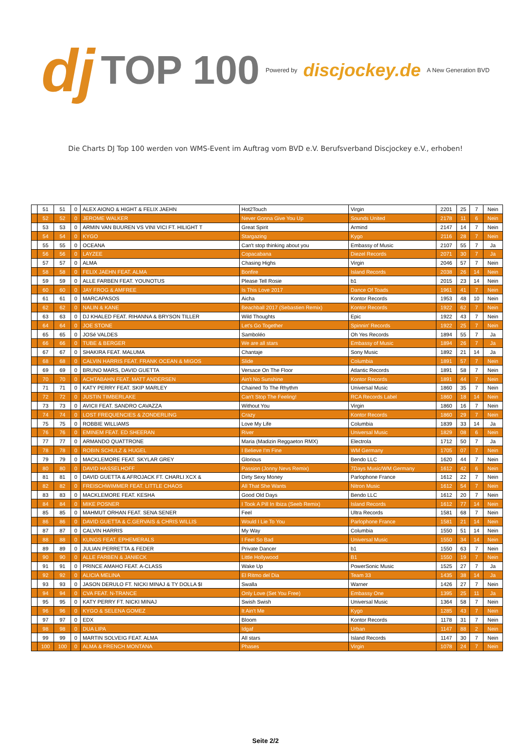dj TOP 100 Powered by discjockey.de A New Generation BVD
Die Charts DJ Top 100 werden von WMS-Event im Auftrag vom BVD e.V. Berufsverband Discjockey e.V., erhoben!
| | 51 | 51 | 0 | ALEX AIONO & HIGHT & FELIX JAEHN | Hot2Touch | Virgin | 2201 | 25 | 7 | Nein |
| | 52 | 52 | 0 | JEROME WALKER | Never Gonna Give You Up | Sounds United | 2178 | 11 | 6 | Nein |
| | 53 | 53 | 0 | ARMIN VAN BUUREN VS VINI VICI FT. HILIGHT T | Great Spirit | Armind | 2147 | 14 | 7 | Nein |
| | 54 | 54 | 0 | KYGO | Stargazing | Kygo | 2116 | 28 | 7 | Nein |
| | 55 | 55 | 0 | OCEANA | Can't stop thinking about you | Embassy of Music | 2107 | 55 | 7 | Ja |
| | 56 | 56 | 0 | LAYZEE | Copacabana | Diezel Records | 2071 | 30 | 7 | Ja |
| | 57 | 57 | 0 | ALMA | Chasing Highs | Virgin | 2046 | 57 | 7 | Nein |
| | 58 | 58 | 0 | FELIX JAEHN FEAT. ALMA | Bonfire | Island Records | 2038 | 26 | 14 | Nein |
| | 59 | 59 | 0 | ALLE FARBEN FEAT. YOUNOTUS | Please Tell Rosie | b1 | 2015 | 23 | 14 | Nein |
| | 60 | 60 | 0 | JAY FROG & AMFREE | Is This Love 2017 | Dance Of Toads | 1961 | 41 | 7 | Nein |
| | 61 | 61 | 0 | MARCAPASOS | Aicha | Kontor Records | 1953 | 48 | 10 | Nein |
| | 62 | 62 | 0 | NALIN & KANE | Beachball 2017 (Sebastien Remix) | Kontor Records | 1922 | 62 | 7 | Nein |
| | 63 | 63 | 0 | DJ KHALED FEAT. RIHANNA & BRYSON TILLER | Wild Thoughts | Epic | 1922 | 43 | 7 | Nein |
| | 64 | 64 | 0 | JOE STONE | Let's Go Together | Spinnin' Records | 1922 | 25 | 7 | Nein |
| | 65 | 65 | 0 | JOSé VALDES | Samboléo | Oh Yes Records | 1894 | 55 | 7 | Ja |
| | 66 | 66 | 0 | TUBE & BERGER | We are all stars | Embassy of Music | 1894 | 26 | 7 | Ja |
| | 67 | 67 | 0 | SHAKIRA FEAT. MALUMA | Chantaje | Sony Music | 1892 | 21 | 14 | Ja |
| | 68 | 68 | 0 | CALVIN HARRIS FEAT. FRANK OCEAN & MIGOS | Slide | Columbia | 1891 | 57 | 7 | Nein |
| | 69 | 69 | 0 | BRUNO MARS, DAVID GUETTA | Versace On The Floor | Atlantic Records | 1891 | 58 | 7 | Nein |
| | 70 | 70 | 0 | ACHTABAHN FEAT. MATT ANDERSEN | Ain't No Sunshine | Kontor Records | 1891 | 44 | 7 | Nein |
| | 71 | 71 | 0 | KATY PERRY FEAT. SKIP MARLEY | Chained To The Rhythm | Universal Music | 1860 | 35 | 7 | Nein |
| | 72 | 72 | 0 | JUSTIN TIMBERLAKE | Can't Stop The Feeling! | RCA Records Label | 1860 | 18 | 14 | Nein |
| | 73 | 73 | 0 | AVICII FEAT. SANDRO CAVAZZA | Without You | Virgin | 1860 | 16 | 7 | Nein |
| | 74 | 74 | 0 | LOST FREQUENCIES & ZONDERLING | Crazy | Kontor Records | 1860 | 29 | 7 | Nein |
| | 75 | 75 | 0 | ROBBIE WILLIAMS | Love My Life | Columbia | 1839 | 33 | 14 | Ja |
| | 76 | 76 | 0 | EMINEM FEAT. ED SHEERAN | River | Universal Music | 1829 | 08 | 6 | Nein |
| | 77 | 77 | 0 | ARMANDO QUATTRONE | Maria (Madizin Reggaeton RMX) | Electrola | 1712 | 50 | 7 | Ja |
| | 78 | 78 | 0 | ROBIN SCHULZ & HUGEL | I Believe I'm Fine | WM Germany | 1705 | 07 | 7 | Nein |
| | 79 | 79 | 0 | MACKLEMORE FEAT. SKYLAR GREY | Glorious | Bendo LLC | 1620 | 44 | 7 | Nein |
| | 80 | 80 | 0 | DAVID HASSELHOFF | Passion (Jonny Nevs Remix) | 7Days Music/WM Germany | 1612 | 42 | 6 | Nein |
| | 81 | 81 | 0 | DAVID GUETTA & AFROJACK FT. CHARLI XCX & | Dirty Sexy Money | Parlophone France | 1612 | 22 | 7 | Nein |
| | 82 | 82 | 0 | FREISCHWIMMER FEAT. LITTLE CHAOS | All That She Wants | Nitron Music | 1612 | 54 | 7 | Nein |
| | 83 | 83 | 0 | MACKLEMORE FEAT. KESHA | Good Old Days | Bendo LLC | 1612 | 20 | 7 | Nein |
| | 84 | 84 | 0 | MIKE POSNER | I Took A Pill In Ibiza (Seeb Remix) | Island Records | 1612 | 77 | 14 | Nein |
| | 85 | 85 | 0 | MAHMUT ORHAN FEAT. SENA SENER | Feel | Ultra Records | 1581 | 68 | 7 | Nein |
| | 86 | 86 | 0 | DAVID GUETTA & C.GERVAIS & CHRIS WILLIS | Would I Lie To You | Parlophone France | 1581 | 21 | 14 | Nein |
| | 87 | 87 | 0 | CALVIN HARRIS | My Way | Columbia | 1550 | 51 | 14 | Nein |
| | 88 | 88 | 0 | KUNGS FEAT. EPHEMERALS | I Feel So Bad | Universal Music | 1550 | 34 | 14 | Nein |
| | 89 | 89 | 0 | JULIAN PERRETTA & FEDER | Private Dancer | b1 | 1550 | 63 | 7 | Nein |
| | 90 | 90 | 0 | ALLE FARBEN & JANIECK | Little Hollywood | B1 | 1550 | 19 | 7 | Nein |
| | 91 | 91 | 0 | PRINCE AMAHO FEAT. A-CLASS | Wake Up | PowerSonic Music | 1525 | 27 | 7 | Ja |
| | 92 | 92 | 0 | ALICIA MELINA | El Ritmo del Dia | Team 33 | 1435 | 38 | 14 | Ja |
| | 93 | 93 | 0 | JASON DERULO FT. NICKI MINAJ & TY DOLLA $I | Swalla | Warner | 1426 | 27 | 7 | Nein |
| | 94 | 94 | 0 | CVA FEAT. N-TRANCE | Only Love (Set You Free) | Embassy One | 1395 | 25 | 11 | Ja |
| | 95 | 95 | 0 | KATY PERRY FT. NICKI MINAJ | Swish Swish | Universal Music | 1364 | 58 | 7 | Nein |
| | 96 | 96 | 0 | KYGO & SELENA GOMEZ | It Ain't Me | Kygo | 1285 | 43 | 7 | Nein |
| | 97 | 97 | 0 | EDX | Bloom | Kontor Records | 1178 | 31 | 7 | Nein |
| | 98 | 98 | 0 | DUA LIPA | Idgaf | Urban | 1147 | 88 | 2 | Nein |
| | 99 | 99 | 0 | MARTIN SOLVEIG FEAT. ALMA | All stars | Island Records | 1147 | 30 | 7 | Nein |
| | 100 | 100 | 0 | ALMA & FRENCH MONTANA | Phases | Virgin | 1078 | 24 | 7 | Nein |
Seite 2/2